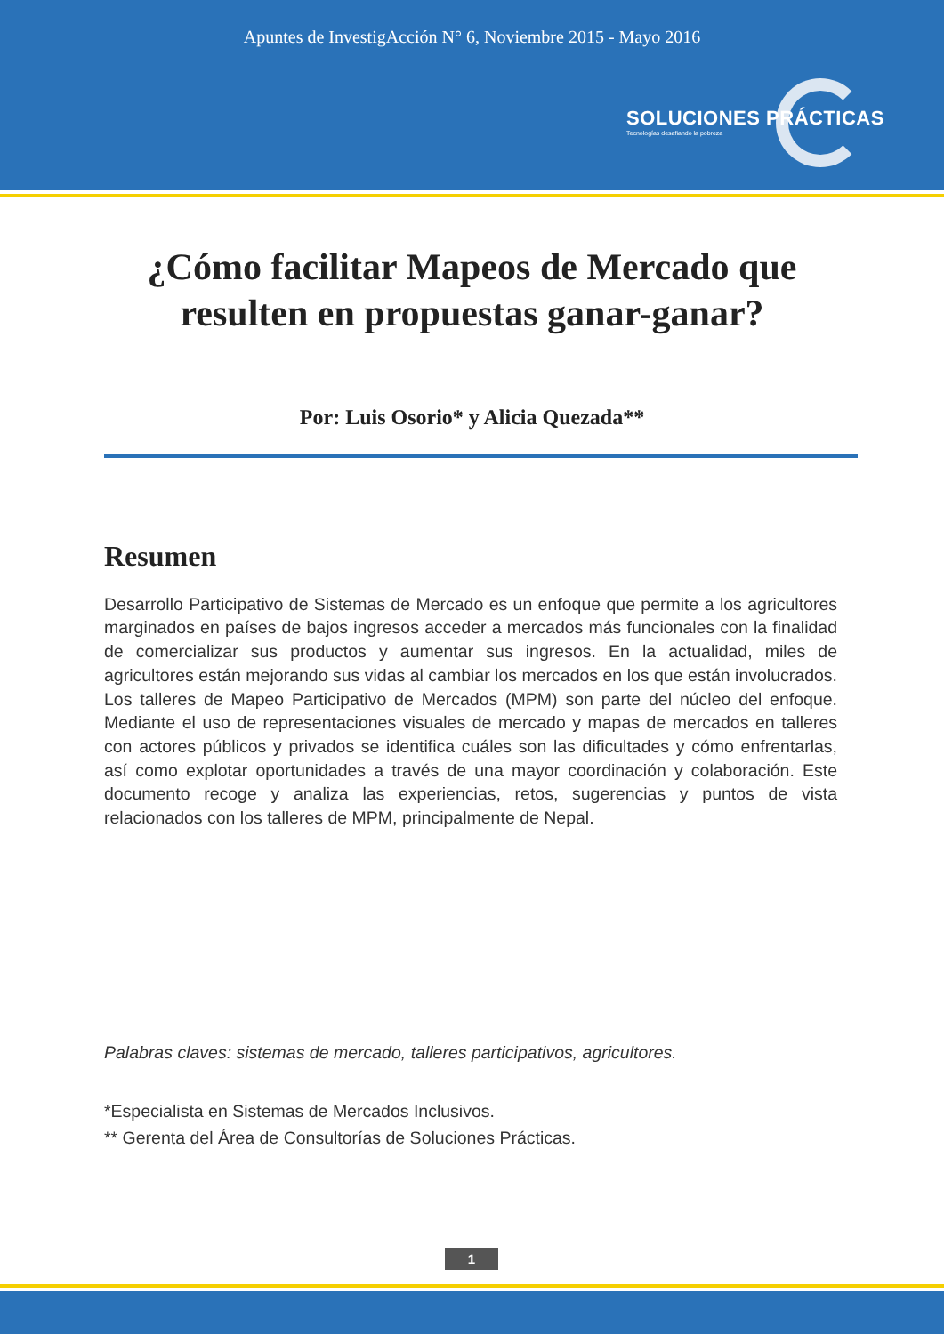Apuntes de InvestigAcción N° 6, Noviembre 2015 - Mayo 2016
SOLUCIONES PRÁCTICAS
Tecnologías desafiando la pobreza
¿Cómo facilitar Mapeos de Mercado que resulten en propuestas ganar-ganar?
Por: Luis Osorio* y Alicia Quezada**
Resumen
Desarrollo Participativo de Sistemas de Mercado es un enfoque que permite a los agricultores marginados en países de bajos ingresos acceder a mercados más funcionales con la finalidad de comercializar sus productos y aumentar sus ingresos. En la actualidad, miles de agricultores están mejorando sus vidas al cambiar los mercados en los que están involucrados. Los talleres de Mapeo Participativo de Mercados (MPM) son parte del núcleo del enfoque. Mediante el uso de representaciones visuales de mercado y mapas de mercados en talleres con actores públicos y privados se identifica cuáles son las dificultades y cómo enfrentarlas, así como explotar oportunidades a través de una mayor coordinación y colaboración. Este documento recoge y analiza las experiencias, retos, sugerencias y puntos de vista relacionados con los talleres de MPM, principalmente de Nepal.
Palabras claves: sistemas de mercado, talleres participativos, agricultores.
*Especialista en Sistemas de Mercados Inclusivos.
** Gerenta del Área de Consultorías de Soluciones Prácticas.
1